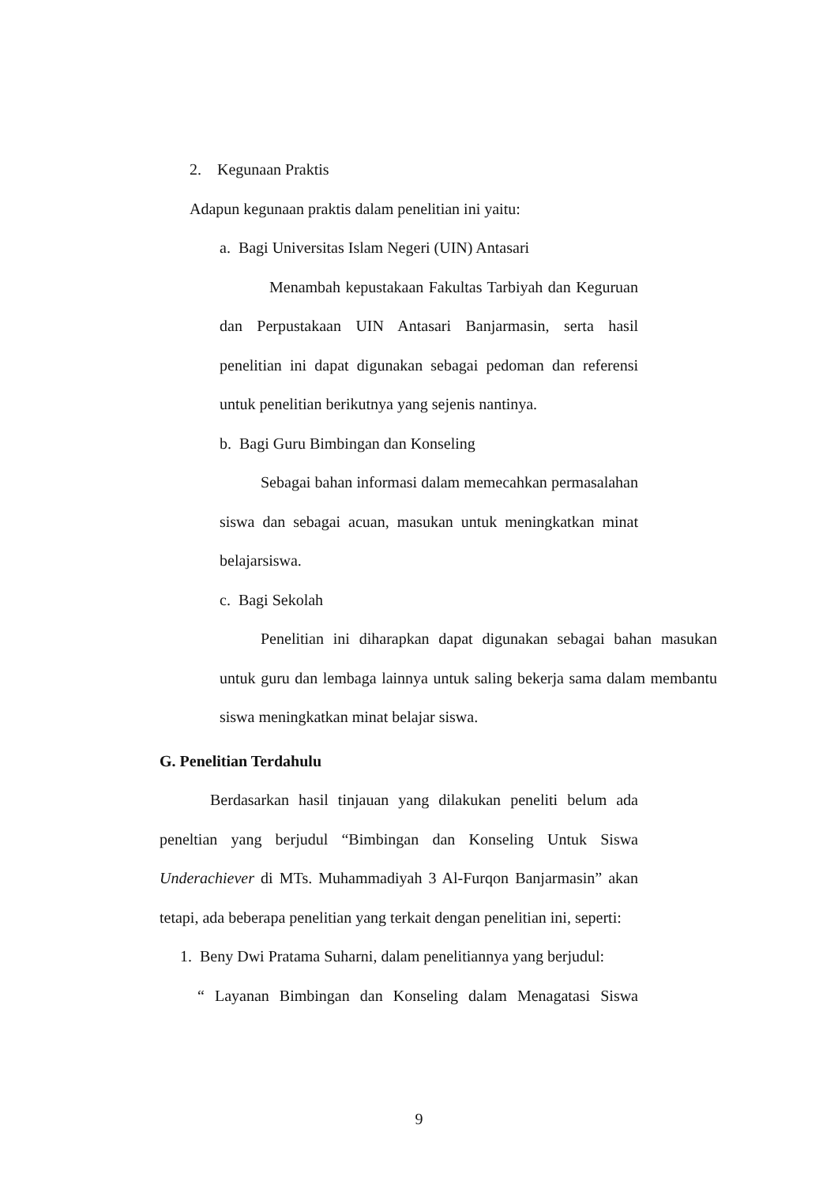2. Kegunaan Praktis
Adapun kegunaan praktis dalam penelitian ini yaitu:
a. Bagi Universitas Islam Negeri (UIN) Antasari
Menambah kepustakaan Fakultas Tarbiyah dan Keguruan dan Perpustakaan UIN Antasari Banjarmasin, serta hasil penelitian ini dapat digunakan sebagai pedoman dan referensi untuk penelitian berikutnya yang sejenis nantinya.
b. Bagi Guru Bimbingan dan Konseling
Sebagai bahan informasi dalam memecahkan permasalahan siswa dan sebagai acuan, masukan untuk meningkatkan minat belajarsiswa.
c. Bagi Sekolah
Penelitian ini diharapkan dapat digunakan sebagai bahan masukan untuk guru dan lembaga lainnya untuk saling bekerja sama dalam membantu siswa meningkatkan minat belajar siswa.
G. Penelitian Terdahulu
Berdasarkan hasil tinjauan yang dilakukan peneliti belum ada peneltian yang berjudul “Bimbingan dan Konseling Untuk Siswa Underachiever di MTs. Muhammadiyah 3 Al-Furqon Banjarmasin” akan tetapi, ada beberapa penelitian yang terkait dengan penelitian ini, seperti:
1. Beny Dwi Pratama Suharni, dalam penelitiannya yang berjudul:
“ Layanan Bimbingan dan Konseling dalam Menagatasi Siswa
9